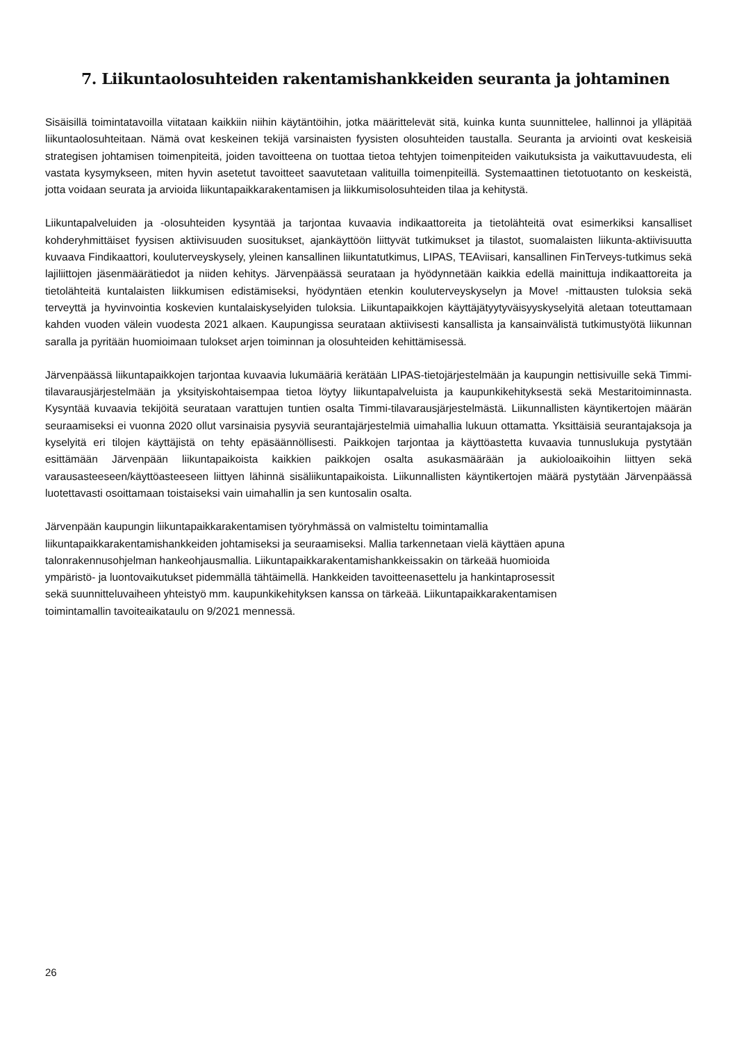7. Liikuntaolosuhteiden rakentamishankkeiden seuranta ja johtaminen
Sisäisillä toimintatavoilla viitataan kaikkiin niihin käytäntöihin, jotka määrittelevät sitä, kuinka kunta suunnittelee, hallinnoi ja ylläpitää liikuntaolosuhteitaan. Nämä ovat keskeinen tekijä varsinaisten fyysisten olosuhteiden taustalla. Seuranta ja arviointi ovat keskeisiä strategisen johtamisen toimenpiteitä, joiden tavoitteena on tuottaa tietoa tehtyjen toimenpiteiden vaikutuksista ja vaikuttavuudesta, eli vastata kysymykseen, miten hyvin asetetut tavoitteet saavutetaan valituilla toimenpiteillä. Systemaattinen tietotuotanto on keskeistä, jotta voidaan seurata ja arvioida liikuntapaikkarakentamisen ja liikkumisolosuhteiden tilaa ja kehitystä.
Liikuntapalveluiden ja -olosuhteiden kysyntää ja tarjontaa kuvaavia indikaattoreita ja tietolähteitä ovat esimerkiksi kansalliset kohderyhmittäiset fyysisen aktiivisuuden suositukset, ajankäyttöön liittyvät tutkimukset ja tilastot, suomalaisten liikunta-aktiivisuutta kuvaava Findikaattori, kouluterveyskysely, yleinen kansallinen liikuntatutkimus, LIPAS, TEAviisari, kansallinen FinTerveys-tutkimus sekä lajiliittojen jäsenmäärätiedot ja niiden kehitys. Järvenpäässä seurataan ja hyödynnetään kaikkia edellä mainittuja indikaattoreita ja tietolähteitä kuntalaisten liikkumisen edistämiseksi, hyödyntäen etenkin kouluterveyskyselyn ja Move! -mittausten tuloksia sekä terveyttä ja hyvinvointia koskevien kuntalaiskyselyiden tuloksia. Liikuntapaikkojen käyttäjätyytyväisyyskyselyitä aletaan toteuttamaan kahden vuoden välein vuodesta 2021 alkaen. Kaupungissa seurataan aktiivisesti kansallista ja kansainvälistä tutkimustyötä liikunnan saralla ja pyritään huomioimaan tulokset arjen toiminnan ja olosuhteiden kehittämisessä.
Järvenpäässä liikuntapaikkojen tarjontaa kuvaavia lukumääriä kerätään LIPAS-tietojärjestelmään ja kaupungin nettisivuille sekä Timmi-tilavarausjärjestelmään ja yksityiskohtaisempaa tietoa löytyy liikuntapalveluista ja kaupunkikehityksestä sekä Mestaritoiminnasta. Kysyntää kuvaavia tekijöitä seurataan varattujen tuntien osalta Timmi-tilavarausjärjestelmästä. Liikunnallisten käyntikertojen määrän seuraamiseksi ei vuonna 2020 ollut varsinaisia pysyviä seurantajärjestelmiä uimahallia lukuun ottamatta. Yksittäisiä seurantajaksoja ja kyselyitä eri tilojen käyttäjistä on tehty epäsäännöllisesti. Paikkojen tarjontaa ja käyttöastetta kuvaavia tunnuslukuja pystytään esittämään Järvenpään liikuntapaikoista kaikkien paikkojen osalta asukasmäärään ja aukioloaikoihin liittyen sekä varausasteeseen/käyttöasteeseen liittyen lähinnä sisäliikuntapaikoista. Liikunnallisten käyntikertojen määrä pystytään Järvenpäässä luotettavasti osoittamaan toistaiseksi vain uimahallin ja sen kuntosalin osalta.
Järvenpään kaupungin liikuntapaikkarakentamisen työryhmässä on valmisteltu toimintamallia
liikuntapaikkarakentamishankkeiden johtamiseksi ja seuraamiseksi. Mallia tarkennetaan vielä käyttäen apuna
talonrakennusohjelman hankeohjausmallia. Liikuntapaikkarakentamishankkeissakin on tärkeää huomioida
ympäristö- ja luontovaikutukset pidemmällä tähtäimellä. Hankkeiden tavoitteenasettelu ja hankintaprosessit
sekä suunnitteluvaiheen yhteistyö mm. kaupunkikehityksen kanssa on tärkeää. Liikuntapaikkarakentamisen
toimintamallin tavoiteaikataulu on 9/2021 mennessä.
26